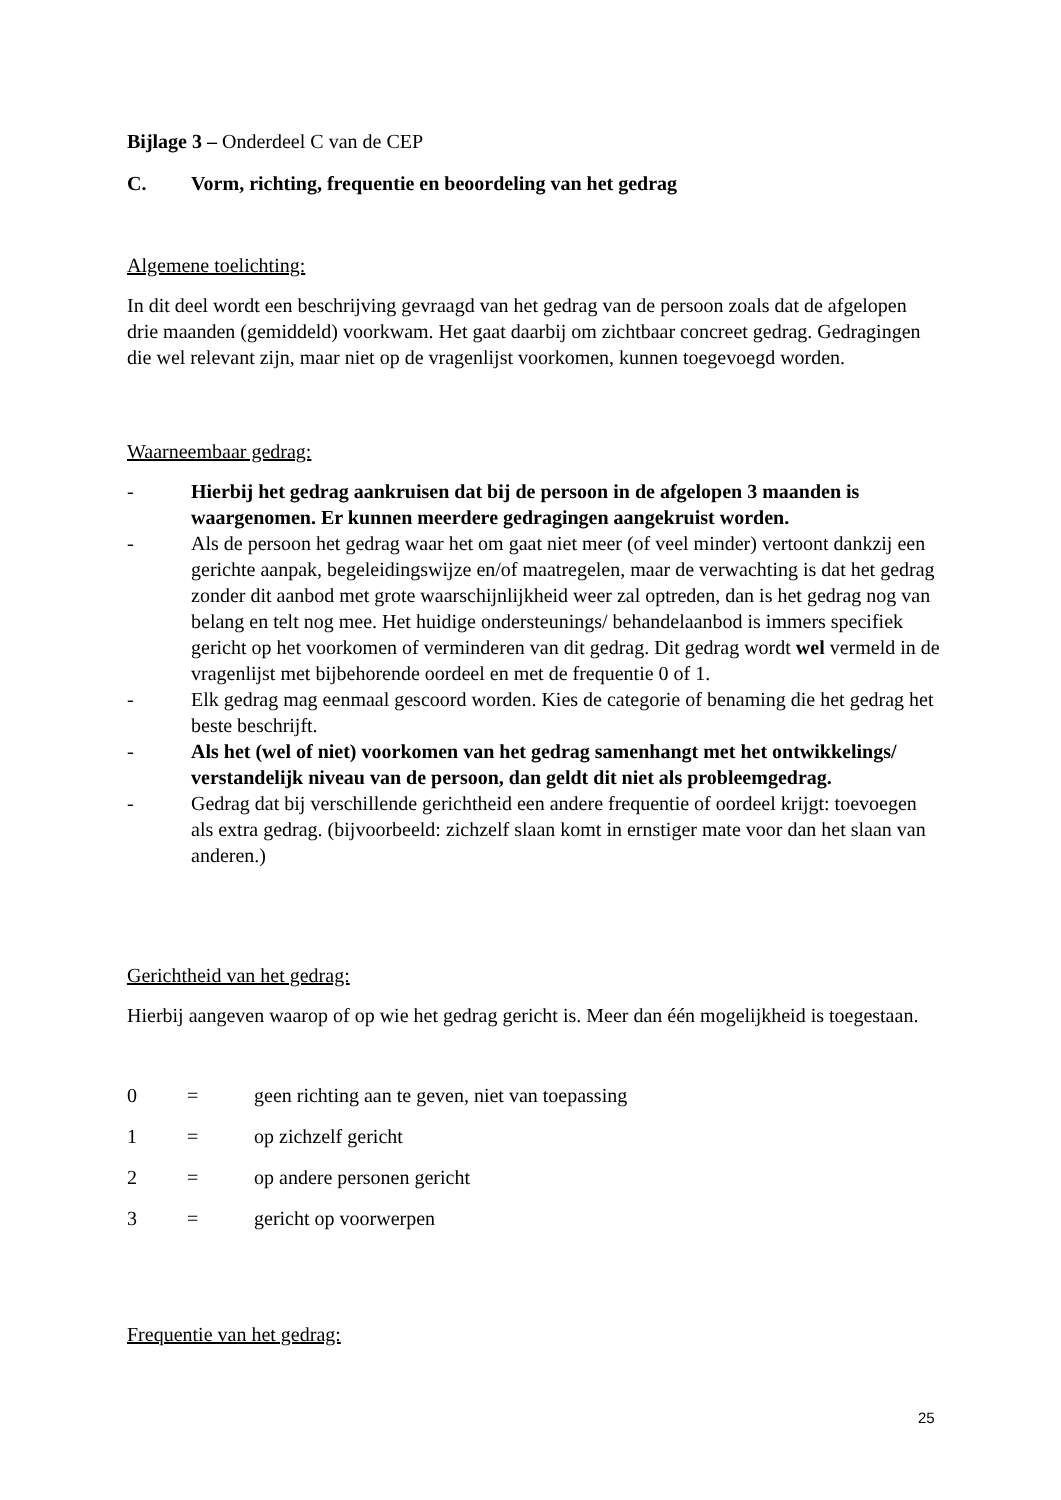Bijlage 3 – Onderdeel C van de CEP
C. Vorm, richting, frequentie en beoordeling van het gedrag
Algemene toelichting:
In dit deel wordt een beschrijving gevraagd van het gedrag van de persoon zoals dat de afgelopen drie maanden (gemiddeld) voorkwam. Het gaat daarbij om zichtbaar concreet gedrag. Gedragingen die wel relevant zijn, maar niet op de vragenlijst voorkomen, kunnen toegevoegd worden.
Waarneembaar gedrag:
- Hierbij het gedrag aankruisen dat bij de persoon in de afgelopen 3 maanden is waargenomen. Er kunnen meerdere gedragingen aangekruist worden.
- Als de persoon het gedrag waar het om gaat niet meer (of veel minder) vertoont dankzij een gerichte aanpak, begeleidingswijze en/of maatregelen, maar de verwachting is dat het gedrag zonder dit aanbod met grote waarschijnlijkheid weer zal optreden, dan is het gedrag nog van belang en telt nog mee. Het huidige ondersteunings/ behandelaanbod is immers specifiek gericht op het voorkomen of verminderen van dit gedrag. Dit gedrag wordt wel vermeld in de vragenlijst met bijbehorende oordeel en met de frequentie 0 of 1.
- Elk gedrag mag eenmaal gescoord worden. Kies de categorie of benaming die het gedrag het beste beschrijft.
- Als het (wel of niet) voorkomen van het gedrag samenhangt met het ontwikkelings/ verstandelijk niveau van de persoon, dan geldt dit niet als probleemgedrag.
- Gedrag dat bij verschillende gerichtheid een andere frequentie of oordeel krijgt: toevoegen als extra gedrag. (bijvoorbeeld: zichzelf slaan komt in ernstiger mate voor dan het slaan van anderen.)
Gerichtheid van het gedrag:
Hierbij aangeven waarop of op wie het gedrag gericht is. Meer dan één mogelijkheid is toegestaan.
0 = geen richting aan te geven, niet van toepassing
1 = op zichzelf gericht
2 = op andere personen gericht
3 = gericht op voorwerpen
Frequentie van het gedrag:
25